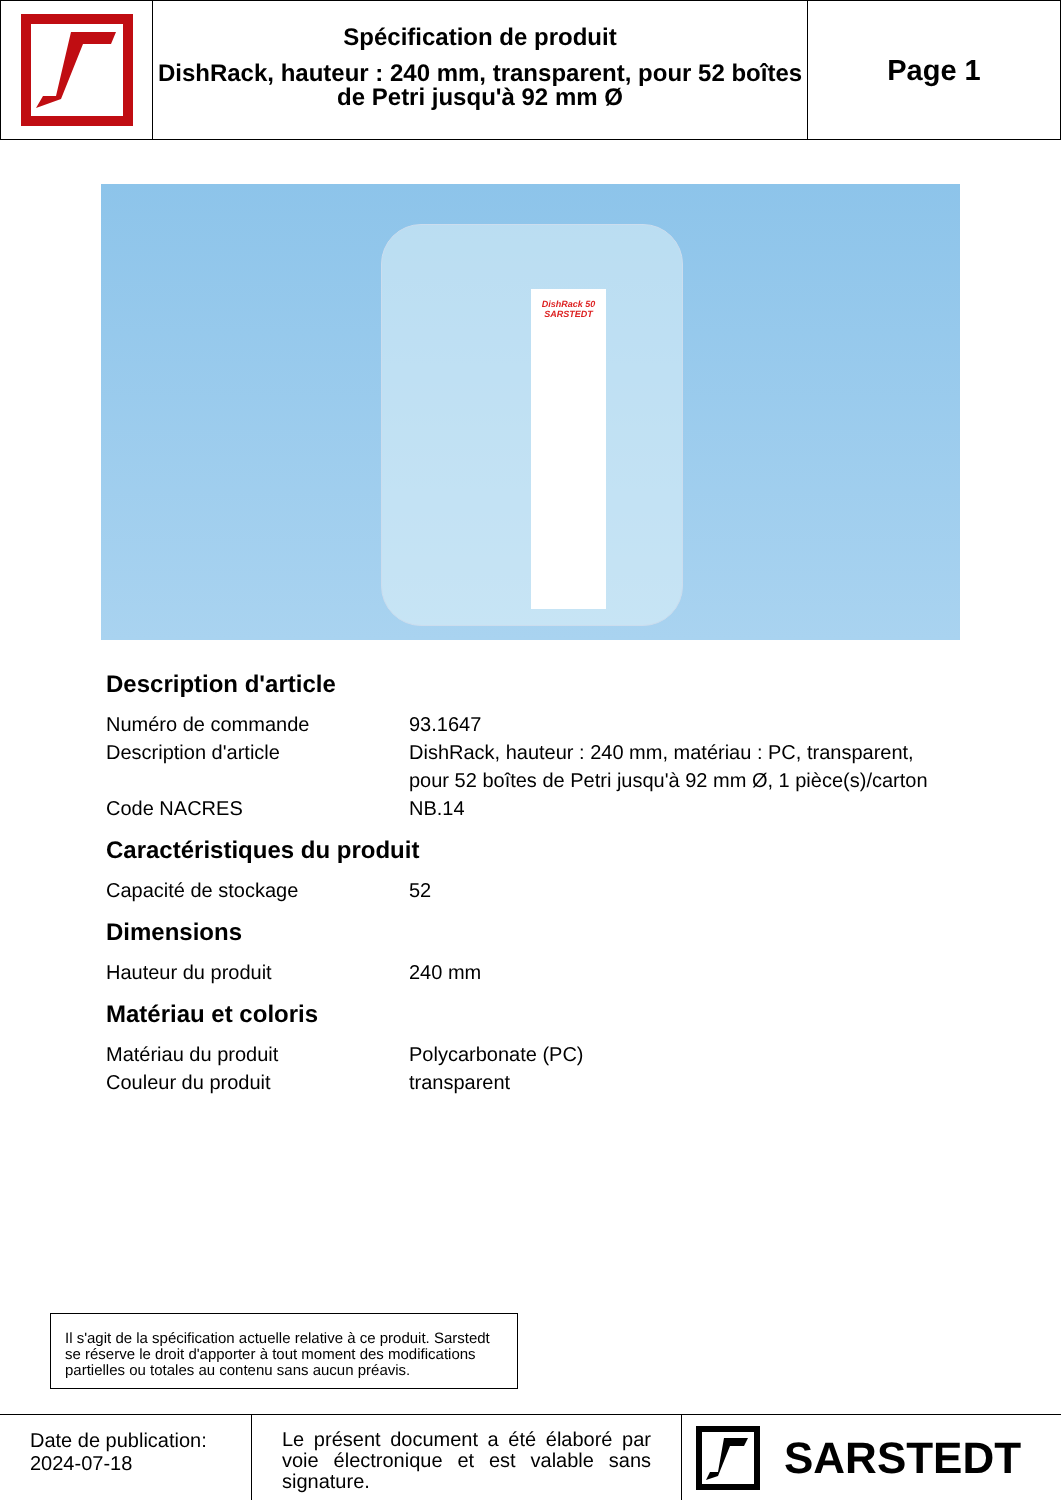Spécification de produit
DishRack, hauteur : 240 mm, transparent, pour 52 boîtes de Petri jusqu'à 92 mm Ø
Page 1
DishRack 50
SARSTEDT
Description d'article
| Numéro de commande | 93.1647 |
| Description d'article | DishRack, hauteur : 240 mm, matériau : PC, transparent, pour 52 boîtes de Petri jusqu'à 92 mm Ø, 1 pièce(s)/carton |
| Code NACRES | NB.14 |
Caractéristiques du produit
| Capacité de stockage | 52 |
Dimensions
| Hauteur du produit | 240 mm |
Matériau et coloris
| Matériau du produit | Polycarbonate (PC) |
| Couleur du produit | transparent |
Il s'agit de la spécification actuelle relative à ce produit. Sarstedt se réserve le droit d'apporter à tout moment des modifications partielles ou totales au contenu sans aucun préavis.
Date de publication:
2024-07-18
Le présent document a été élaboré par voie électronique et est valable sans signature.
SARSTEDT